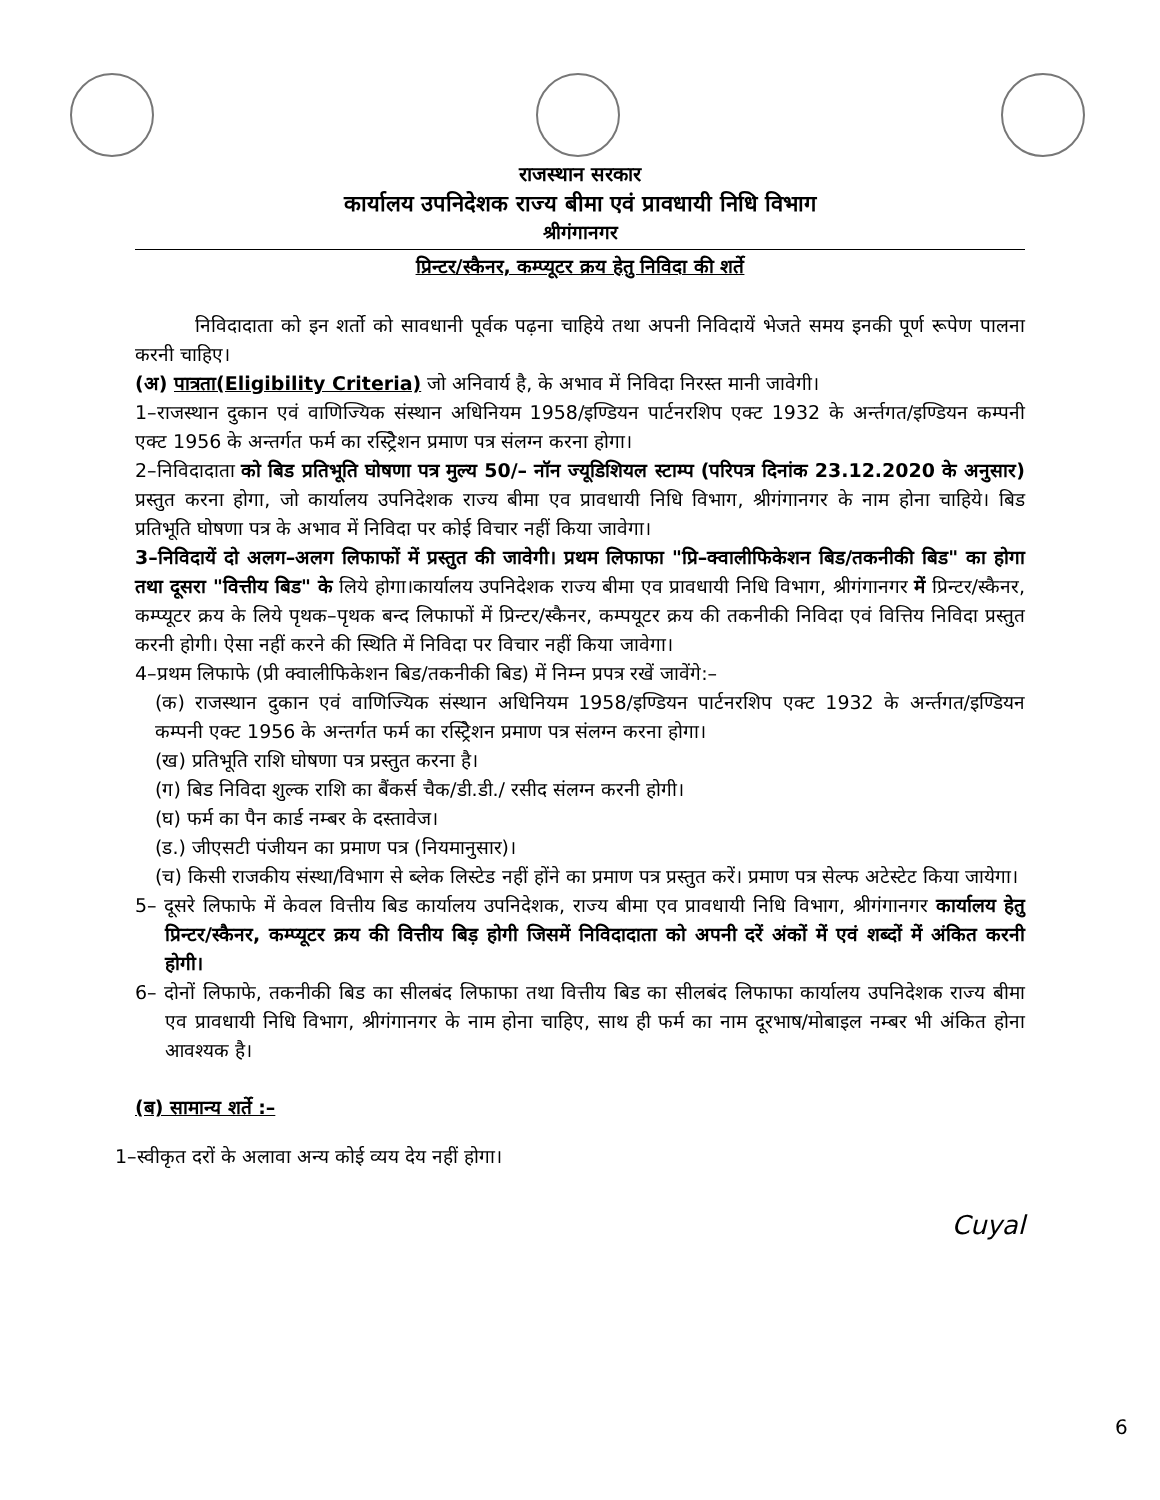राजस्थान सरकार
कार्यालय उपनिदेशक राज्य बीमा एवं प्रावधायी निधि विभाग
श्रीगंगानगर
प्रिन्टर/स्कैनर, कम्प्यूटर क्रय हेतु निविदा की शर्ते
निविदादाता को इन शर्तो को सावधानी पूर्वक पढ़ना चाहिये तथा अपनी निविदायें भेजते समय इनकी पूर्ण रूपेण पालना करनी चाहिए।
(अ) पात्रता(Eligibility Criteria) जो अनिवार्य है, के अभाव में निविदा निरस्त मानी जावेगी।
1–राजस्थान दुकान एवं वाणिज्यिक संस्थान अधिनियम 1958/इण्डियन पार्टनरशिप एक्ट 1932 के अर्न्तगत/इण्डियन कम्पनी एक्ट 1956 के अन्तर्गत फर्म का रस्ट्रिेशन प्रमाण पत्र संलग्न करना होगा।
2–निविदादाता को बिड प्रतिभूति घोषणा पत्र मुल्य 50/– नॉन ज्यूडिशियल स्टाम्प (परिपत्र दिनांक 23.12.2020 के अनुसार) प्रस्तुत करना होगा, जो कार्यालय उपनिदेशक राज्य बीमा एव प्रावधायी निधि विभाग, श्रीगंगानगर के नाम होना चाहिये। बिड प्रतिभूति घोषणा पत्र के अभाव में निविदा पर कोई विचार नहीं किया जावेगा।
3–निविदायें दो अलग–अलग लिफाफों में प्रस्तुत की जावेगी। प्रथम लिफाफा "प्रि–क्वालीफिकेशन बिड/तकनीकी बिड" का होगा तथा दूसरा "वित्तीय बिड" के लिये होगा।कार्यालय उपनिदेशक राज्य बीमा एव प्रावधायी निधि विभाग, श्रीगंगानगर में प्रिन्टर/स्कैनर, कम्प्यूटर क्रय के लिये पृथक–पृथक बन्द लिफाफों में प्रिन्टर/स्कैनर, कम्पयूटर क्रय की तकनीकी निविदा एवं वित्तिय निविदा प्रस्तुत करनी होगी। ऐसा नहीं करने की स्थिति में निविदा पर विचार नहीं किया जावेगा।
4–प्रथम लिफाफे (प्री क्वालीफिकेशन बिड/तकनीकी बिड) में निम्न प्रपत्र रखें जावेंगे:–
(क) राजस्थान दुकान एवं वाणिज्यिक संस्थान अधिनियम 1958/इण्डियन पार्टनरशिप एक्ट 1932 के अर्न्तगत/इण्डियन कम्पनी एक्ट 1956 के अन्तर्गत फर्म का रस्ट्रिेशन प्रमाण पत्र संलग्न करना होगा।
(ख) प्रतिभूति राशि घोषणा पत्र प्रस्तुत करना है।
(ग) बिड निविदा शुल्क राशि का बैंकर्स चैक/डी.डी./ रसीद संलग्न करनी होगी।
(घ) फर्म का पैन कार्ड नम्बर के दस्तावेज।
(ड.) जीएसटी पंजीयन का प्रमाण पत्र (नियमानुसार)।
(च) किसी राजकीय संस्था/विभाग से ब्लेक लिस्टेड नहीं होंने का प्रमाण पत्र प्रस्तुत करें। प्रमाण पत्र सेल्फ अटेस्टेट किया जायेगा।
5– दूसरे लिफाफे में केवल वित्तीय बिड कार्यालय उपनिदेशक, राज्य बीमा एव प्रावधायी निधि विभाग, श्रीगंगानगर कार्यालय हेतु प्रिन्टर/स्कैनर, कम्प्यूटर क्रय की वित्तीय बिड़ होगी जिसमें निविदादाता को अपनी दरें अंकों में एवं शब्दों में अंकित करनी होगी।
6– दोनों लिफाफे, तकनीकी बिड का सीलबंद लिफाफा तथा वित्तीय बिड का सीलबंद लिफाफा कार्यालय उपनिदेशक राज्य बीमा एव प्रावधायी निधि विभाग, श्रीगंगानगर के नाम होना चाहिए, साथ ही फर्म का नाम दूरभाष/मोबाइल नम्बर भी अंकित होना आवश्यक है।
(ब) सामान्य शर्ते :–
1–स्वीकृत दरों के अलावा अन्य कोई व्यय देय नहीं होगा।
Cuyal
6